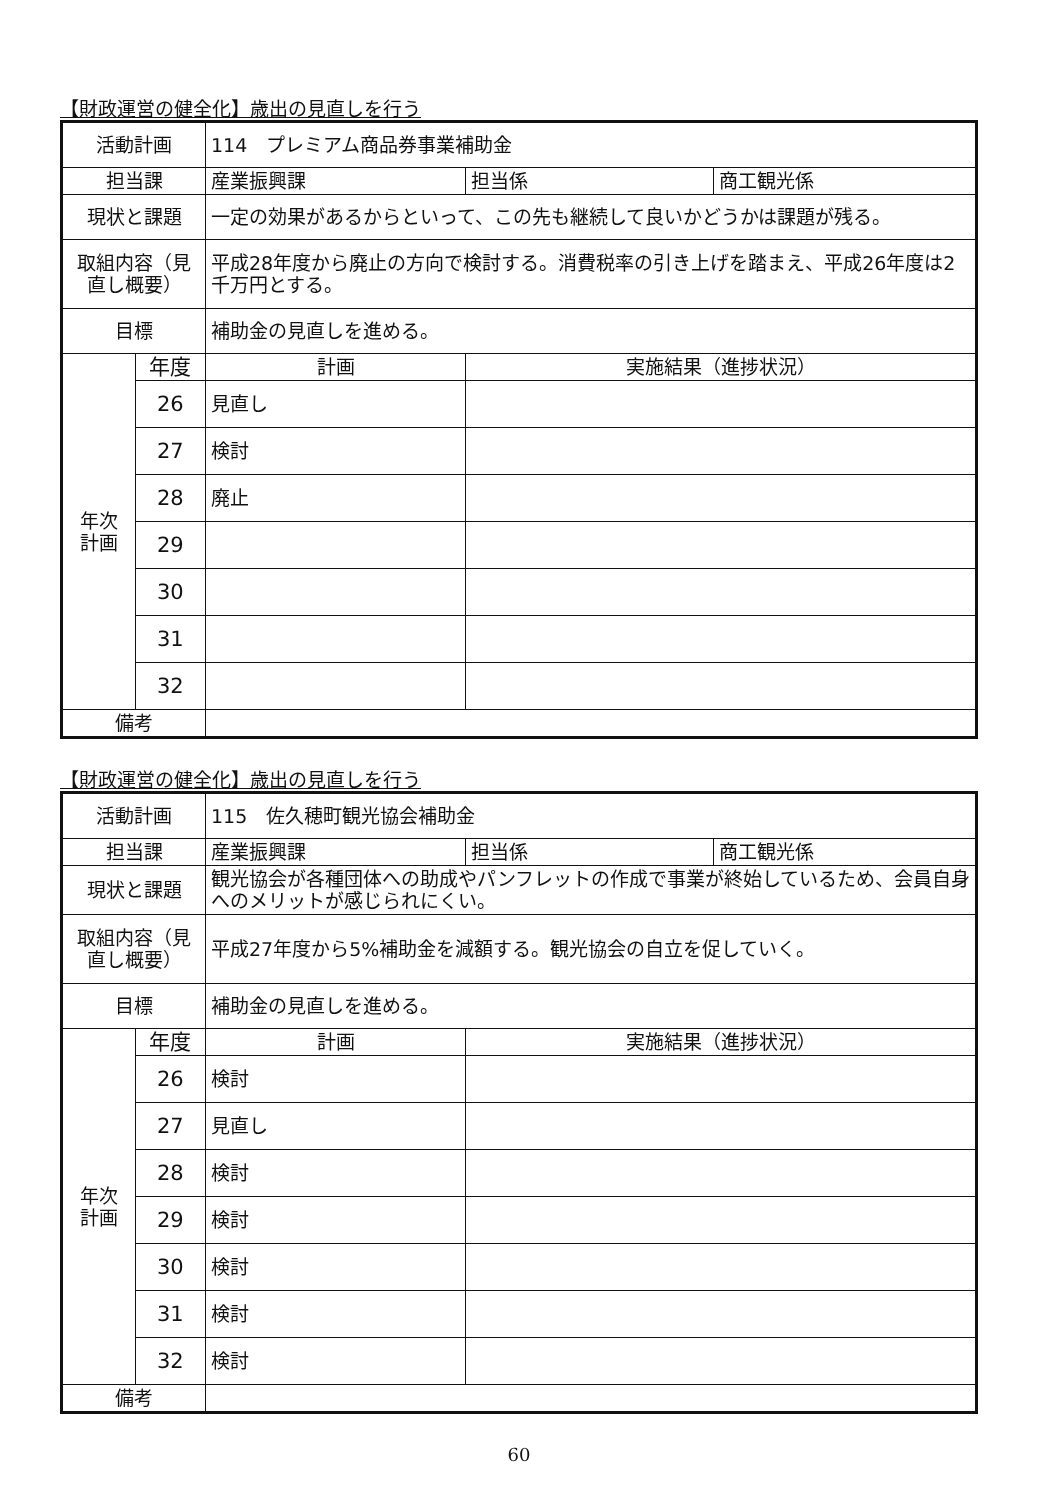【財政運営の健全化】歳出の見直しを行う
| 活動計画 | | 114 プレミアム商品券事業補助金 | | |
| 担当課 | | 産業振興課 | 担当係 | 商工観光係 |
| 現状と課題 | | 一定の効果があるからといって、この先も継続して良いかどうかは課題が残る。 | | |
| 取組内容（見直し概要） | | 平成28年度から廃止の方向で検討する。消費税率の引き上げを踏まえ、平成26年度は2千万円とする。 | | |
| 目標 | | 補助金の見直しを進める。 | | |
| 年次 計画 | 年度 | 計画 | 実施結果（進捗状況） | |
| | 26 | 見直し | | |
| | 27 | 検討 | | |
| | 28 | 廃止 | | |
| | 29 | | | |
| | 30 | | | |
| | 31 | | | |
| | 32 | | | |
| 備考 | | | | |
【財政運営の健全化】歳出の見直しを行う
| 活動計画 | | 115 佐久穂町観光協会補助金 | | |
| 担当課 | | 産業振興課 | 担当係 | 商工観光係 |
| 現状と課題 | | 観光協会が各種団体への助成やパンフレットの作成で事業が終始しているため、会員自身へのメリットが感じられにくい。 | | |
| 取組内容（見直し概要） | | 平成27年度から5%補助金を減額する。観光協会の自立を促していく。 | | |
| 目標 | | 補助金の見直しを進める。 | | |
| 年次 計画 | 年度 | 計画 | 実施結果（進捗状況） | |
| | 26 | 検討 | | |
| | 27 | 見直し | | |
| | 28 | 検討 | | |
| | 29 | 検討 | | |
| | 30 | 検討 | | |
| | 31 | 検討 | | |
| | 32 | 検討 | | |
| 備考 | | | | |
60